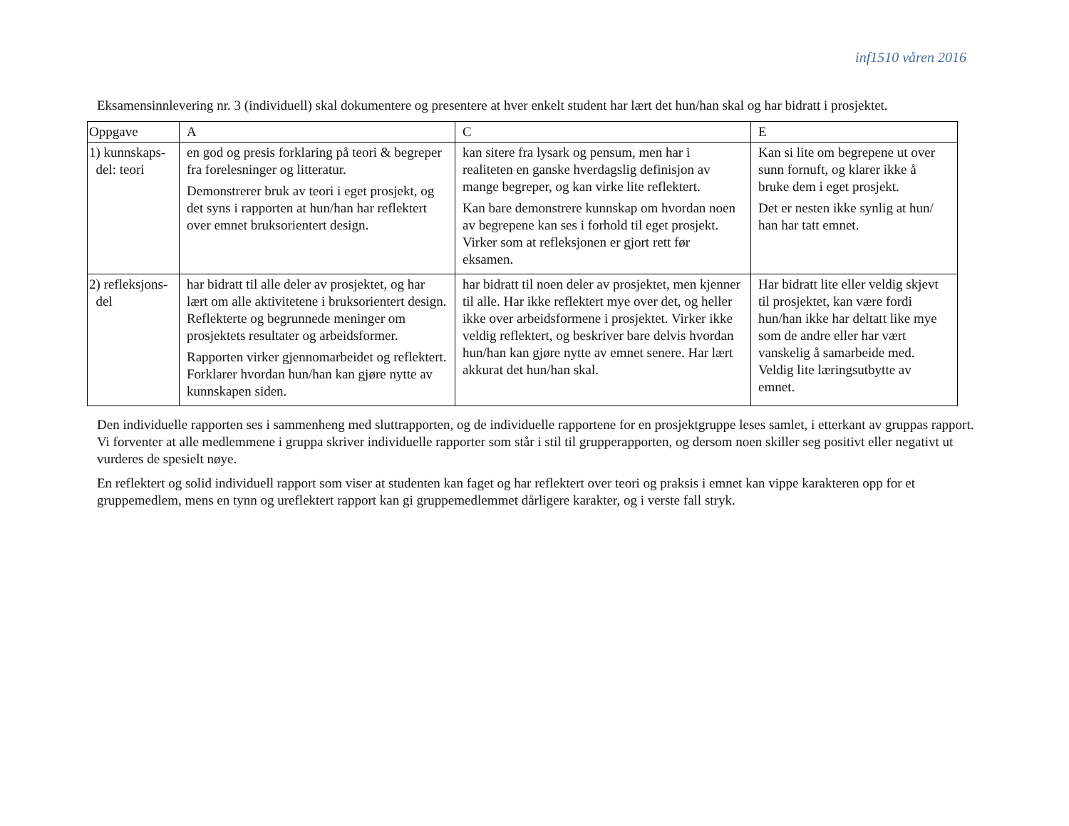inf1510 våren 2016
Eksamensinnlevering nr. 3 (individuell) skal dokumentere og presentere at hver enkelt student har lært det hun/han skal og har bidratt i prosjektet.
| Oppgave | A | C | E |
| --- | --- | --- | --- |
| 1) kunnskaps- del: teori | en god og presis forklaring på teori & begreper fra forelesninger og litteratur. Demonstrerer bruk av teori i eget prosjekt, og det syns i rapporten at hun/han har reflektert over emnet bruksorientert design. | kan sitere fra lysark og pensum, men har i realiteten en ganske hverdagslig definisjon av mange begreper, og kan virke lite reflektert. Kan bare demonstrere kunnskap om hvordan noen av begrepene kan ses i forhold til eget prosjekt. Virker som at refleksjonen er gjort rett før eksamen. | Kan si lite om begrepene ut over sunn fornuft, og klarer ikke å bruke dem i eget prosjekt. Det er nesten ikke synlig at hun/ han har tatt emnet. |
| 2) refleksjons- del | har bidratt til alle deler av prosjektet, og har lært om alle aktivitetene i bruksorientert design. Reflekterte og begrunnede meninger om prosjektets resultater og arbeidsformer. Rapporten virker gjennomarbeidet og reflektert. Forklarer hvordan hun/han kan gjøre nytte av kunnskapen siden. | har bidratt til noen deler av prosjektet, men kjenner til alle. Har ikke reflektert mye over det, og heller ikke over arbeidsformene i prosjektet. Virker ikke veldig reflektert, og beskriver bare delvis hvordan hun/han kan gjøre nytte av emnet senere. Har lært akkurat det hun/han skal. | Har bidratt lite eller veldig skjevt til prosjektet, kan være fordi hun/han ikke har deltatt like mye som de andre eller har vært vanskelig å samarbeide med. Veldig lite læringsutbytte av emnet. |
Den individuelle rapporten ses i sammenheng med sluttrapporten, og de individuelle rapportene for en prosjektgruppe leses samlet, i etterkant av gruppas rapport. Vi forventer at alle medlemmene i gruppa skriver individuelle rapporter som står i stil til grupperapporten, og dersom noen skiller seg positivt eller negativt ut vurderes de spesielt nøye.
En reflektert og solid individuell rapport som viser at studenten kan faget og har reflektert over teori og praksis i emnet kan vippe karakteren opp for et gruppemedlem, mens en tynn og ureflektert rapport kan gi gruppemedlemmet dårligere karakter, og i verste fall stryk.